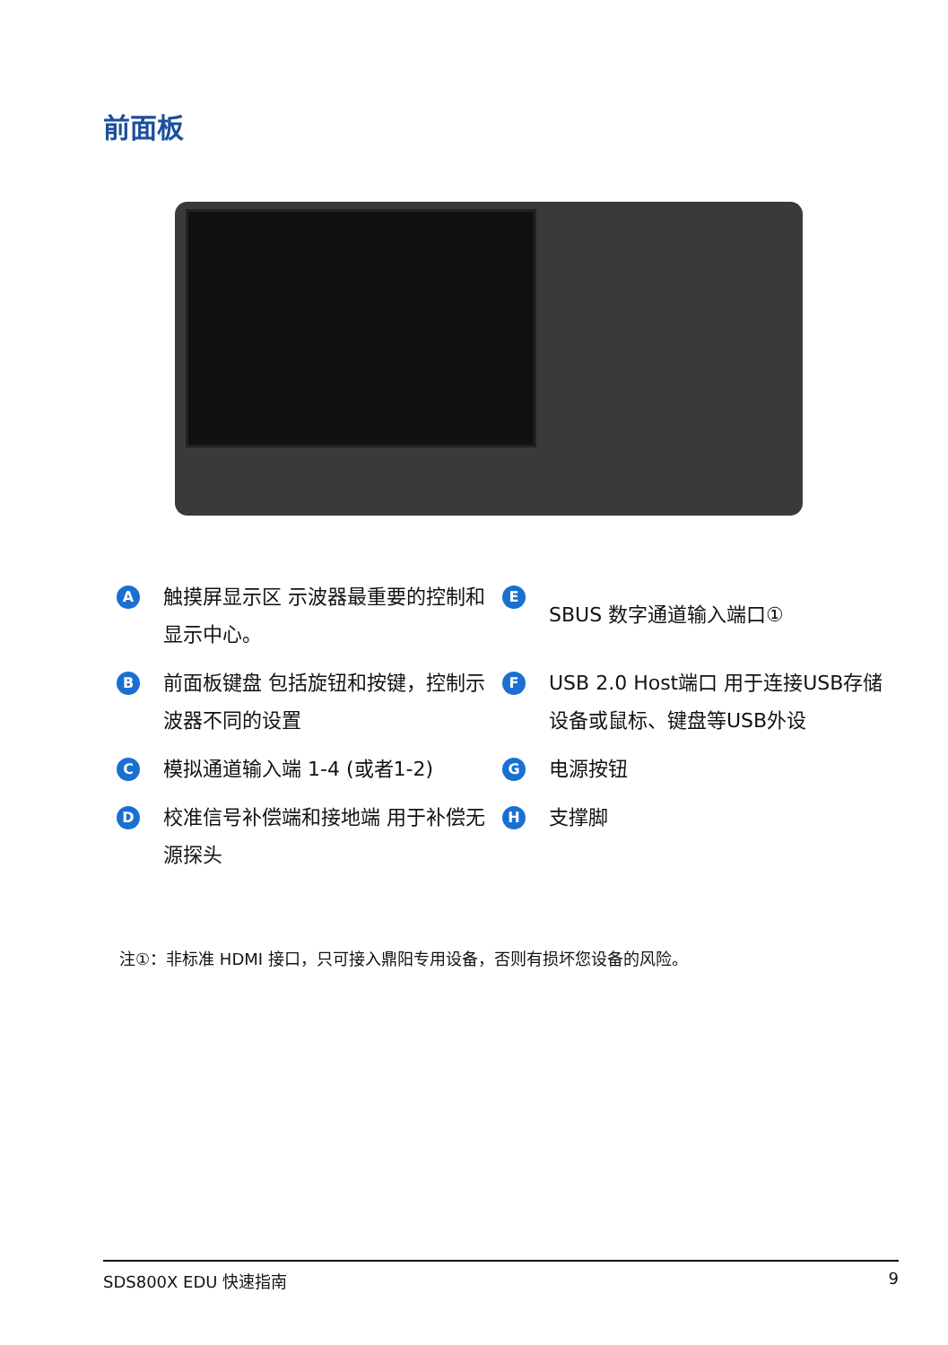前面板
A触摸屏显示区 示波器最重要的控制和显示中心。
E SBUS 数字通道输入端口①
B前面板键盘 包括旋钮和按键，控制示波器不同的设置
F USB 2.0 Host端口 用于连接USB存储设备或鼠标、键盘等USB外设
C模拟通道输入端 1-4 (或者1-2)
G电源按钮
D校准信号补偿端和接地端 用于补偿无源探头
H支撑脚
注①：非标准 HDMI 接口，只可接入鼎阳专用设备，否则有损坏您设备的风险。
SDS800X EDU 快速指南 9